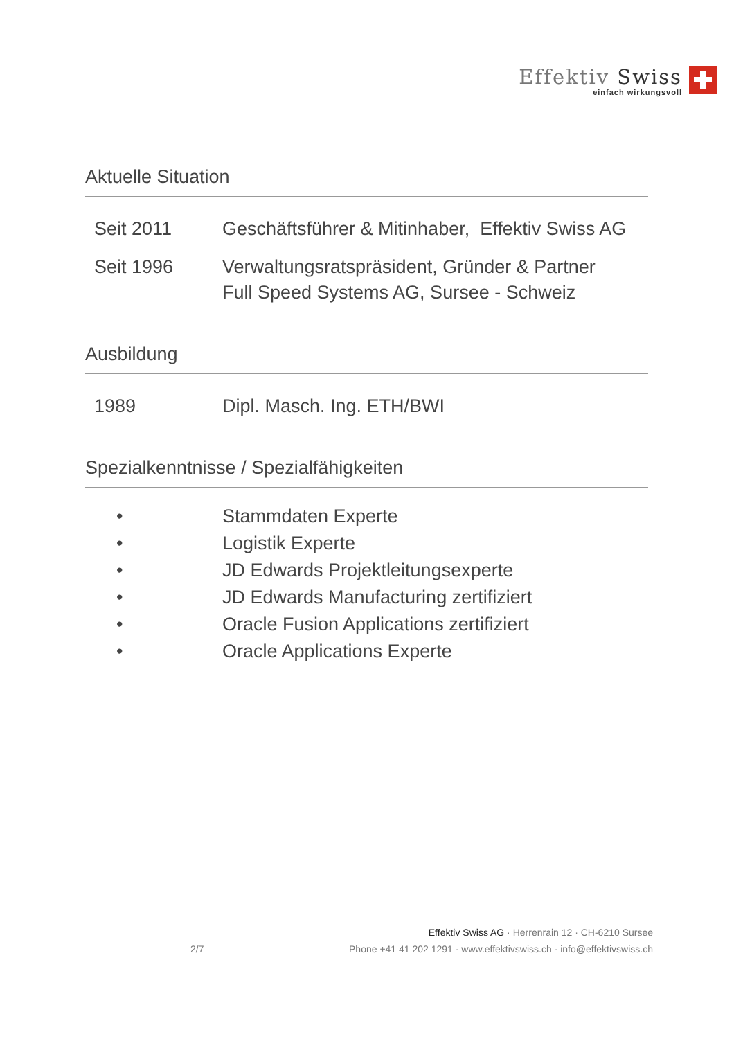Effektiv Swiss
einfach wirkungsvoll
Aktuelle Situation
Seit 2011 Geschäftsführer & Mitinhaber, Effektiv Swiss AG
Seit 1996 Verwaltungsratspräsident, Gründer & Partner
Full Speed Systems AG, Sursee - Schweiz
Ausbildung
1989 Dipl. Masch. Ing. ETH/BWI
Spezialkenntnisse / Spezialfähigkeiten
• Stammdaten Experte
• Logistik Experte
• JD Edwards Projektleitungsexperte
• JD Edwards Manufacturing zertifiziert
• Oracle Fusion Applications zertifiziert
• Oracle Applications Experte
Effektiv Swiss AG · Herrenrain 12 · CH-6210 Sursee
2/7 Phone +41 41 202 1291 · www.effektivswiss.ch · info@effektivswiss.ch